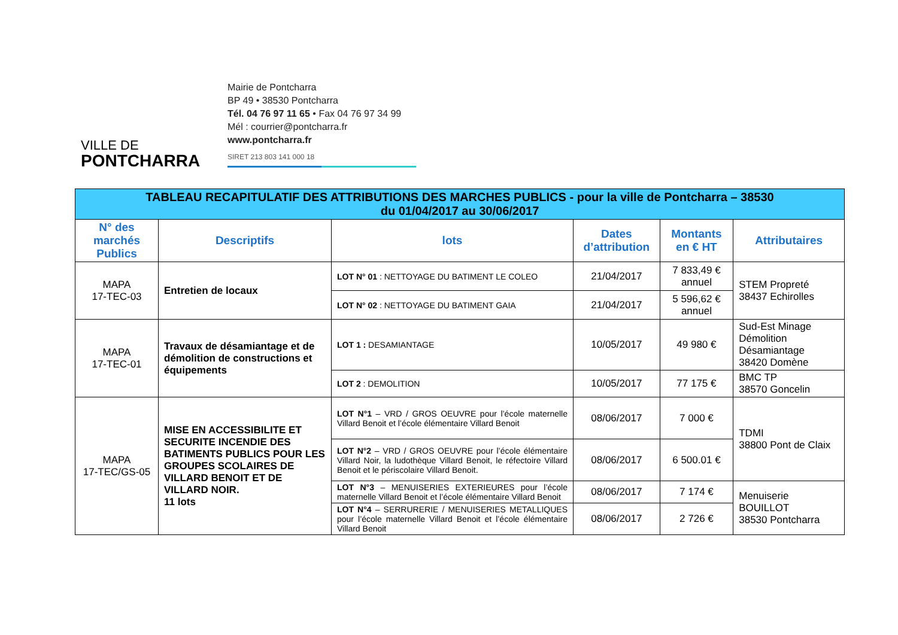VILLE DE
PONTCHARRA
Mairie de Pontcharra
BP 49 • 38530 Pontcharra
Tél. 04 76 97 11 65 • Fax 04 76 97 34 99
Mél : courrier@pontcharra.fr
www.pontcharra.fr
SIRET 213 803 141 000 18
| TABLEAU RECAPITULATIF DES ATTRIBUTIONS DES MARCHES PUBLICS - pour la ville de Pontcharra – 38530 du 01/04/2017 au 30/06/2017 | | | | | |
| N° des marchés Publics | Descriptifs | lots | Dates d’attribution | Montants en € HT | Attributaires |
| MAPA 17-TEC-03 | Entretien de locaux | LOT N° 01 : NETTOYAGE DU BATIMENT LE COLEO | 21/04/2017 | 7 833,49 € annuel | STEM Propreté 38437 Echirolles |
| | | LOT N° 02 : NETTOYAGE DU BATIMENT GAIA | 21/04/2017 | 5 596,62 € annuel | |
| MAPA 17-TEC-01 | Travaux de désamiantage et de démolition de constructions et équipements | LOT 1 : DESAMIANTAGE | 10/05/2017 | 49 980 € | Sud-Est Minage Démolition Désamiantage 38420 Domène |
| | | LOT 2 : DEMOLITION | 10/05/2017 | 77 175 € | BMC TP 38570 Goncelin |
| MAPA 17-TEC/GS-05 | MISE EN ACCESSIBILITE ET SECURITE INCENDIE DES BATIMENTS PUBLICS POUR LES GROUPES SCOLAIRES DE VILLARD BENOIT ET DE VILLARD NOIR. 11 lots | LOT N°1 – VRD / GROS OEUVRE pour l’école maternelle Villard Benoit et l’école élémentaire Villard Benoit | 08/06/2017 | 7 000 € | TDMI 38800 Pont de Claix |
| | | LOT N°2 – VRD / GROS OEUVRE pour l’école élémentaire Villard Noir, la ludothèque Villard Benoit, le réfectoire Villard Benoit et le périscolaire Villard Benoit. | 08/06/2017 | 6 500.01 € | |
| | | LOT N°3 – MENUISERIES EXTERIEURES pour l’école maternelle Villard Benoit et l’école élémentaire Villard Benoit | 08/06/2017 | 7 174 € | Menuiserie BOUILLOT 38530 Pontcharra |
| | | LOT N°4 – SERRURERIE / MENUISERIES METALLIQUES pour l’école maternelle Villard Benoit et l’école élémentaire Villard Benoit | 08/06/2017 | 2 726 € | |